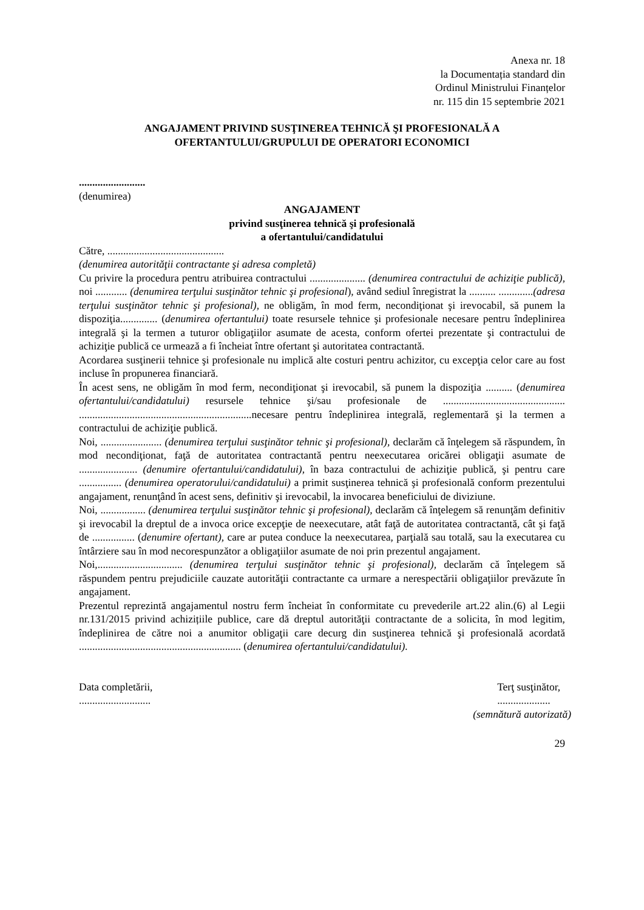Anexa nr. 18
la Documentația standard din
Ordinul Ministrului Finanțelor
nr. 115 din 15 septembrie 2021
ANGAJAMENT PRIVIND SUSŢINEREA TEHNICĂ ŞI PROFESIONALĂ A
OFERTANTULUI/GRUPULUI DE OPERATORI ECONOMICI
.........................
(denumirea)
ANGAJAMENT
privind susţinerea tehnică şi profesională
a ofertantului/candidatului
Către, ............................................
(denumirea autorităţii contractante şi adresa completă)
Cu privire la procedura pentru atribuirea contractului ..................... (denumirea contractului de achiziţie publică), noi ............ (denumirea terţului susţinător tehnic şi profesional), având sediul înregistrat la .......... .............(adresa terţului susţinător tehnic şi profesional), ne obligăm, în mod ferm, necondiţionat şi irevocabil, să punem la dispoziţia.............. (denumirea ofertantului) toate resursele tehnice şi profesionale necesare pentru îndeplinirea integrală şi la termen a tuturor obligaţiilor asumate de acesta, conform ofertei prezentate şi contractului de achiziţie publică ce urmează a fi încheiat între ofertant şi autoritatea contractantă.
Acordarea susţinerii tehnice şi profesionale nu implică alte costuri pentru achizitor, cu excepţia celor care au fost incluse în propunerea financiară.
În acest sens, ne obligăm în mod ferm, necondiţionat şi irevocabil, să punem la dispoziţia .......... (denumirea ofertantului/candidatului) resursele tehnice şi/sau profesionale de .............................................. .................................................................necesare pentru îndeplinirea integrală, reglementară şi la termen a contractului de achiziţie publică.
Noi, ....................... (denumirea terţului susţinător tehnic şi profesional), declarăm că înţelegem să răspundem, în mod necondiţionat, faţă de autoritatea contractantă pentru neexecutarea oricărei obligaţii asumate de ...................... (denumire ofertantului/candidatului), în baza contractului de achiziţie publică, şi pentru care ................ (denumirea operatorului/candidatului) a primit susţinerea tehnică şi profesională conform prezentului angajament, renunţând în acest sens, definitiv şi irevocabil, la invocarea beneficiului de diviziune.
Noi, ................. (denumirea terţului susţinător tehnic şi profesional), declarăm că înţelegem să renunţăm definitiv şi irevocabil la dreptul de a invoca orice excepţie de neexecutare, atât faţă de autoritatea contractantă, cât şi faţă de ................ (denumire ofertant), care ar putea conduce la neexecutarea, parţială sau totală, sau la executarea cu întârziere sau în mod necorespunzător a obligaţiilor asumate de noi prin prezentul angajament.
Noi,................................ (denumirea terţului susţinător tehnic şi profesional), declarăm că înţelegem să răspundem pentru prejudiciile cauzate autorităţii contractante ca urmare a nerespectării obligaţiilor prevăzute în angajament.
Prezentul reprezintă angajamentul nostru ferm încheiat în conformitate cu prevederile art.22 alin.(6) al Legii nr.131/2015 privind achizițiile publice, care dă dreptul autorităţii contractante de a solicita, în mod legitim, îndeplinirea de către noi a anumitor obligaţii care decurg din susţinerea tehnică şi profesională acordată ............................................................. (denumirea ofertantului/candidatului).
Data completării,
...........................
Terţ susţinător,
....................
(semnătură autorizată)
29